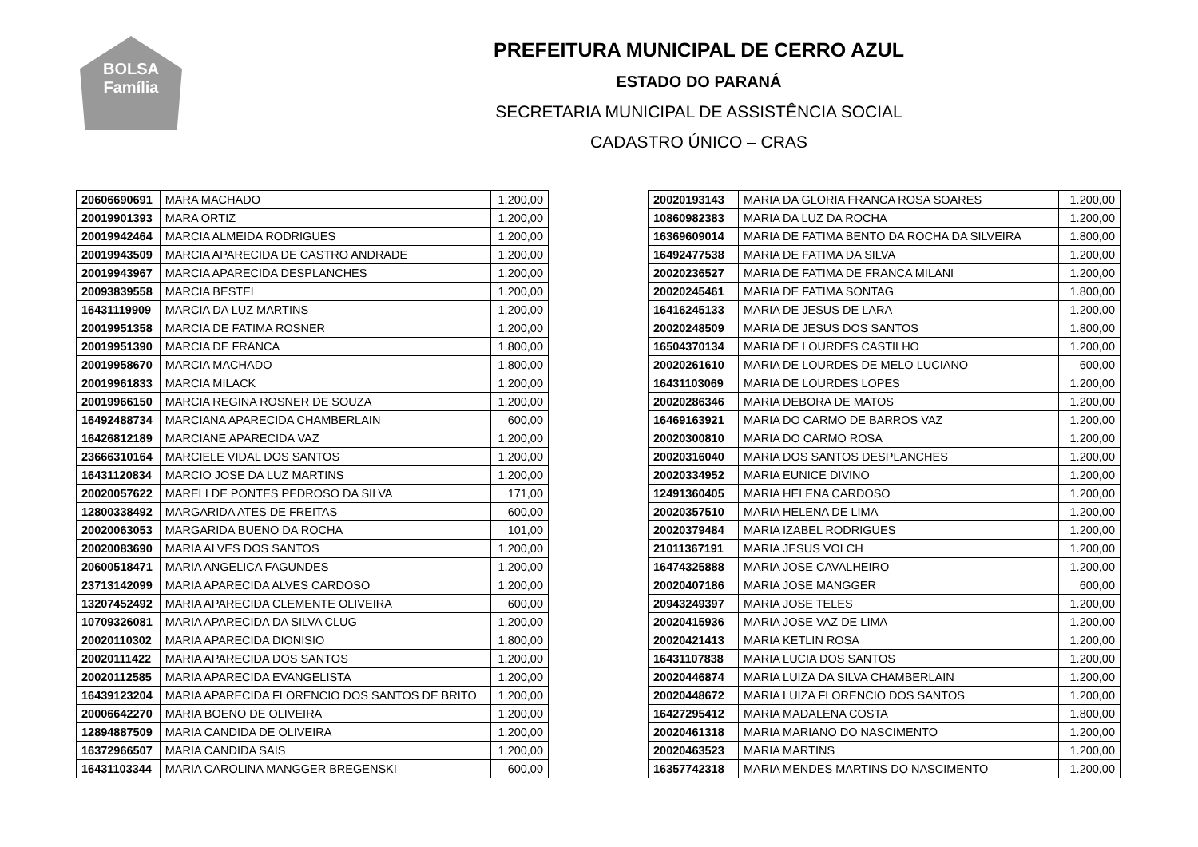BOLSA
Família
PREFEITURA MUNICIPAL DE CERRO AZUL
ESTADO DO PARANÁ
SECRETARIA MUNICIPAL DE ASSISTÊNCIA SOCIAL
CADASTRO ÚNICO – CRAS
| 20606690691 | MARA MACHADO | 1.200,00 |
| 20019901393 | MARA ORTIZ | 1.200,00 |
| 20019942464 | MARCIA ALMEIDA RODRIGUES | 1.200,00 |
| 20019943509 | MARCIA APARECIDA DE CASTRO ANDRADE | 1.200,00 |
| 20019943967 | MARCIA APARECIDA DESPLANCHES | 1.200,00 |
| 20093839558 | MARCIA BESTEL | 1.200,00 |
| 16431119909 | MARCIA DA LUZ MARTINS | 1.200,00 |
| 20019951358 | MARCIA DE FATIMA ROSNER | 1.200,00 |
| 20019951390 | MARCIA DE FRANCA | 1.800,00 |
| 20019958670 | MARCIA MACHADO | 1.800,00 |
| 20019961833 | MARCIA MILACK | 1.200,00 |
| 20019966150 | MARCIA REGINA ROSNER DE SOUZA | 1.200,00 |
| 16492488734 | MARCIANA APARECIDA CHAMBERLAIN | 600,00 |
| 16426812189 | MARCIANE APARECIDA VAZ | 1.200,00 |
| 23666310164 | MARCIELE VIDAL DOS SANTOS | 1.200,00 |
| 16431120834 | MARCIO JOSE DA LUZ MARTINS | 1.200,00 |
| 20020057622 | MARELI DE PONTES PEDROSO DA SILVA | 171,00 |
| 12800338492 | MARGARIDA ATES DE FREITAS | 600,00 |
| 20020063053 | MARGARIDA BUENO DA ROCHA | 101,00 |
| 20020083690 | MARIA ALVES DOS SANTOS | 1.200,00 |
| 20600518471 | MARIA ANGELICA FAGUNDES | 1.200,00 |
| 23713142099 | MARIA APARECIDA ALVES CARDOSO | 1.200,00 |
| 13207452492 | MARIA APARECIDA CLEMENTE OLIVEIRA | 600,00 |
| 10709326081 | MARIA APARECIDA DA SILVA CLUG | 1.200,00 |
| 20020110302 | MARIA APARECIDA DIONISIO | 1.800,00 |
| 20020111422 | MARIA APARECIDA DOS SANTOS | 1.200,00 |
| 20020112585 | MARIA APARECIDA EVANGELISTA | 1.200,00 |
| 16439123204 | MARIA APARECIDA FLORENCIO DOS SANTOS DE BRITO | 1.200,00 |
| 20006642270 | MARIA BOENO DE OLIVEIRA | 1.200,00 |
| 12894887509 | MARIA CANDIDA DE OLIVEIRA | 1.200,00 |
| 16372966507 | MARIA CANDIDA SAIS | 1.200,00 |
| 16431103344 | MARIA CAROLINA MANGGER BREGENSKI | 600,00 |
| 20020193143 | MARIA DA GLORIA FRANCA ROSA SOARES | 1.200,00 |
| 10860982383 | MARIA DA LUZ DA ROCHA | 1.200,00 |
| 16369609014 | MARIA DE FATIMA BENTO DA ROCHA DA SILVEIRA | 1.800,00 |
| 16492477538 | MARIA DE FATIMA DA SILVA | 1.200,00 |
| 20020236527 | MARIA DE FATIMA DE FRANCA MILANI | 1.200,00 |
| 20020245461 | MARIA DE FATIMA SONTAG | 1.800,00 |
| 16416245133 | MARIA DE JESUS DE LARA | 1.200,00 |
| 20020248509 | MARIA DE JESUS DOS SANTOS | 1.800,00 |
| 16504370134 | MARIA DE LOURDES CASTILHO | 1.200,00 |
| 20020261610 | MARIA DE LOURDES DE MELO LUCIANO | 600,00 |
| 16431103069 | MARIA DE LOURDES LOPES | 1.200,00 |
| 20020286346 | MARIA DEBORA DE MATOS | 1.200,00 |
| 16469163921 | MARIA DO CARMO DE BARROS VAZ | 1.200,00 |
| 20020300810 | MARIA DO CARMO ROSA | 1.200,00 |
| 20020316040 | MARIA DOS SANTOS DESPLANCHES | 1.200,00 |
| 20020334952 | MARIA EUNICE DIVINO | 1.200,00 |
| 12491360405 | MARIA HELENA CARDOSO | 1.200,00 |
| 20020357510 | MARIA HELENA DE LIMA | 1.200,00 |
| 20020379484 | MARIA IZABEL RODRIGUES | 1.200,00 |
| 21011367191 | MARIA JESUS VOLCH | 1.200,00 |
| 16474325888 | MARIA JOSE CAVALHEIRO | 1.200,00 |
| 20020407186 | MARIA JOSE MANGGER | 600,00 |
| 20943249397 | MARIA JOSE TELES | 1.200,00 |
| 20020415936 | MARIA JOSE VAZ DE LIMA | 1.200,00 |
| 20020421413 | MARIA KETLIN ROSA | 1.200,00 |
| 16431107838 | MARIA LUCIA DOS SANTOS | 1.200,00 |
| 20020446874 | MARIA LUIZA DA SILVA CHAMBERLAIN | 1.200,00 |
| 20020448672 | MARIA LUIZA FLORENCIO DOS SANTOS | 1.200,00 |
| 16427295412 | MARIA MADALENA COSTA | 1.800,00 |
| 20020461318 | MARIA MARIANO DO NASCIMENTO | 1.200,00 |
| 20020463523 | MARIA MARTINS | 1.200,00 |
| 16357742318 | MARIA MENDES MARTINS DO NASCIMENTO | 1.200,00 |